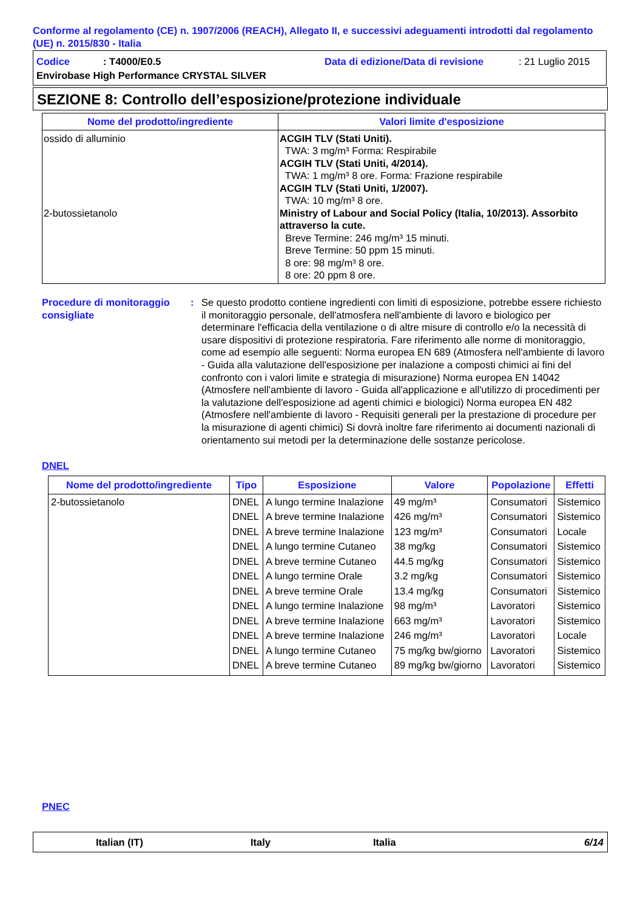Conforme al regolamento (CE) n. 1907/2006 (REACH), Allegato II, e successivi adeguamenti introdotti dal regolamento (UE) n. 2015/830 - Italia
Codice: T4000/E0.5 Data di edizione/Data di revisione: 21 Luglio 2015
Envirobase High Performance CRYSTAL SILVER
SEZIONE 8: Controllo dell’esposizione/protezione individuale
| Nome del prodotto/ingrediente | Valori limite d'esposizione |
| --- | --- |
| ossido di alluminio 2-butossietanolo | ACGIH TLV (Stati Uniti). TWA: 3 mg/m³ Forma: Respirabile ACGIH TLV (Stati Uniti, 4/2014). TWA: 1 mg/m³ 8 ore. Forma: Frazione respirabile ACGIH TLV (Stati Uniti, 1/2007). TWA: 10 mg/m³ 8 ore. Ministry of Labour and Social Policy (Italia, 10/2013). Assorbito attraverso la cute. Breve Termine: 246 mg/m³ 15 minuti. Breve Termine: 50 ppm 15 minuti. 8 ore: 98 mg/m³ 8 ore. 8 ore: 20 ppm 8 ore. |
Procedure di monitoraggio consigliate
: Se questo prodotto contiene ingredienti con limiti di esposizione, potrebbe essere richiesto il monitoraggio personale, dell'atmosfera nell'ambiente di lavoro e biologico per determinare l'efficacia della ventilazione o di altre misure di controllo e/o la necessità di usare dispositivi di protezione respiratoria. Fare riferimento alle norme di monitoraggio, come ad esempio alle seguenti: Norma europea EN 689 (Atmosfera nell'ambiente di lavoro - Guida alla valutazione dell'esposizione per inalazione a composti chimici ai fini del confronto con i valori limite e strategia di misurazione) Norma europea EN 14042 (Atmosfere nell'ambiente di lavoro - Guida all'applicazione e all'utilizzo di procedimenti per la valutazione dell'esposizione ad agenti chimici e biologici) Norma europea EN 482 (Atmosfere nell'ambiente di lavoro - Requisiti generali per la prestazione di procedure per la misurazione di agenti chimici) Si dovrà inoltre fare riferimento ai documenti nazionali di orientamento sui metodi per la determinazione delle sostanze pericolose.
DNEL
| Nome del prodotto/ingrediente | Tipo | Esposizione | Valore | Popolazione | Effetti |
| --- | --- | --- | --- | --- | --- |
| 2-butossietanolo | DNEL | A lungo termine Inalazione | 49 mg/m³ | Consumatori | Sistemico |
| | DNEL | A breve termine Inalazione | 426 mg/m³ | Consumatori | Sistemico |
| | DNEL | A breve termine Inalazione | 123 mg/m³ | Consumatori | Locale |
| | DNEL | A lungo termine Cutaneo | 38 mg/kg | Consumatori | Sistemico |
| | DNEL | A breve termine Cutaneo | 44.5 mg/kg | Consumatori | Sistemico |
| | DNEL | A lungo termine Orale | 3.2 mg/kg | Consumatori | Sistemico |
| | DNEL | A breve termine Orale | 13.4 mg/kg | Consumatori | Sistemico |
| | DNEL | A lungo termine Inalazione | 98 mg/m³ | Lavoratori | Sistemico |
| | DNEL | A breve termine Inalazione | 663 mg/m³ | Lavoratori | Sistemico |
| | DNEL | A breve termine Inalazione | 246 mg/m³ | Lavoratori | Locale |
| | DNEL | A lungo termine Cutaneo | 75 mg/kg bw/giorno | Lavoratori | Sistemico |
| | DNEL | A breve termine Cutaneo | 89 mg/kg bw/giorno | Lavoratori | Sistemico |
PNEC
Italian (IT) Italy Italia 6/14